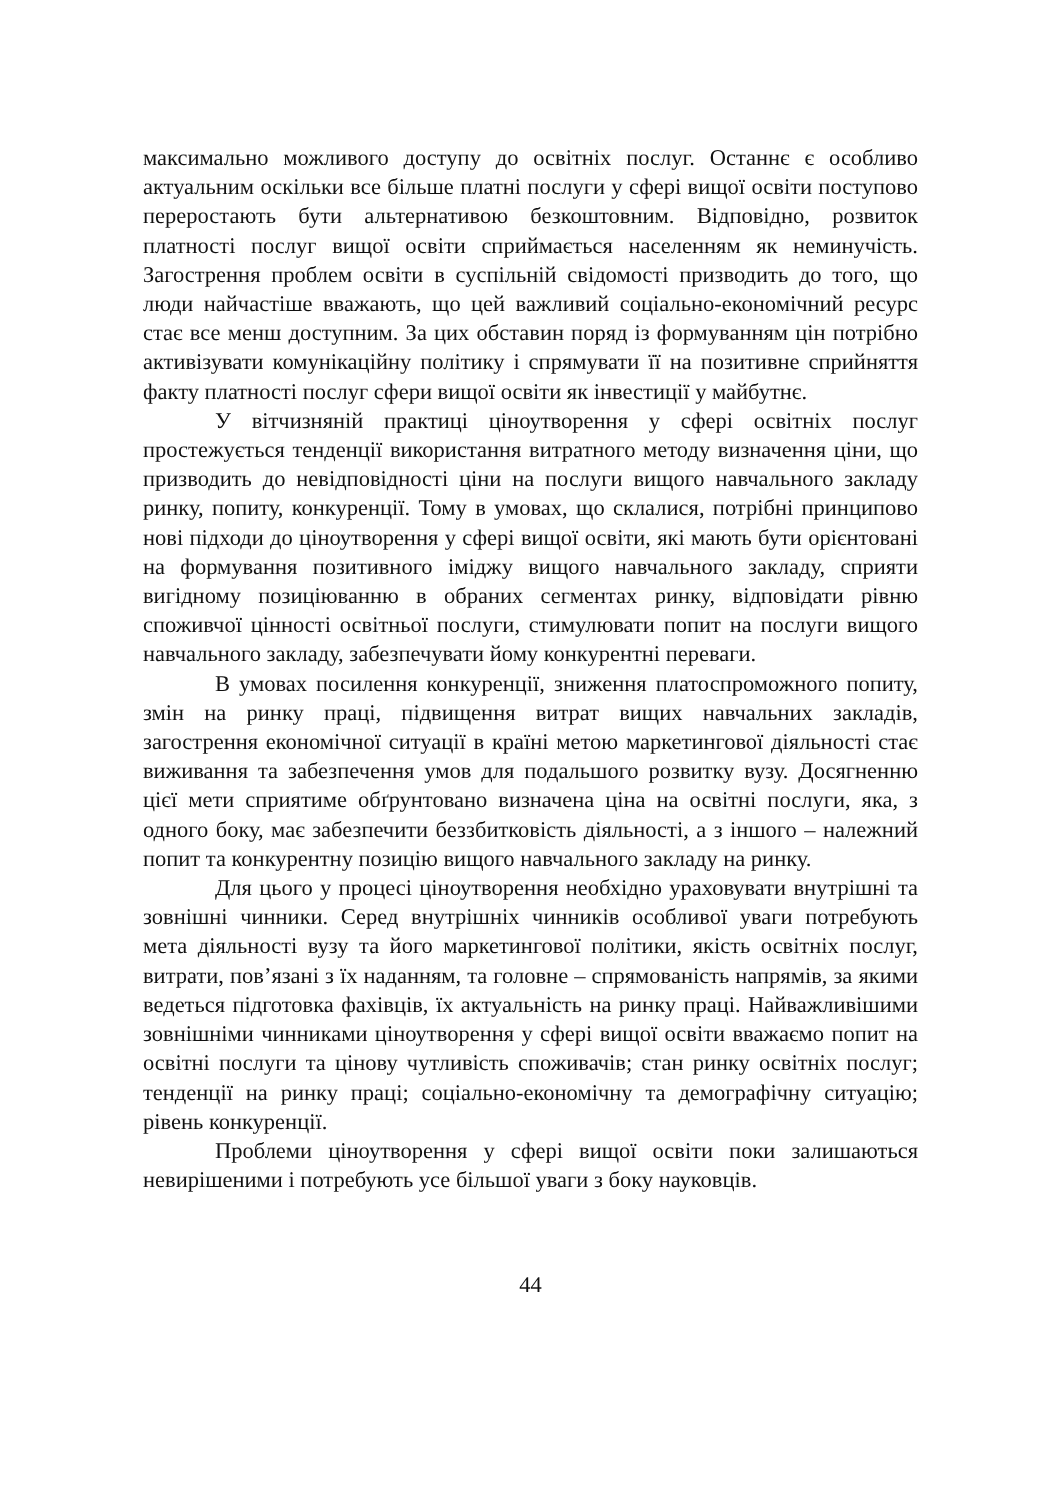максимально можливого доступу до освітніх послуг. Останнє є особливо актуальним оскільки все більше платні послуги у сфері вищої освіти поступово переростають бути альтернативою безкоштовним. Відповідно, розвиток платності послуг вищої освіти сприймається населенням як неминучість. Загострення проблем освіти в суспільній свідомості призводить до того, що люди найчастіше вважають, що цей важливий соціально-економічний ресурс стає все менш доступним. За цих обставин поряд із формуванням цін потрібно активізувати комунікаційну політику і спрямувати її на позитивне сприйняття факту платності послуг сфери вищої освіти як інвестиції у майбутнє.
У вітчизняній практиці ціноутворення у сфері освітніх послуг простежується тенденції використання витратного методу визначення ціни, що призводить до невідповідності ціни на послуги вищого навчального закладу ринку, попиту, конкуренції. Тому в умовах, що склалися, потрібні принципово нові підходи до ціноутворення у сфері вищої освіти, які мають бути орієнтовані на формування позитивного іміджу вищого навчального закладу, сприяти вигідному позиціюванню в обраних сегментах ринку, відповідати рівню споживчої цінності освітньої послуги, стимулювати попит на послуги вищого навчального закладу, забезпечувати йому конкурентні переваги.
В умовах посилення конкуренції, зниження платоспроможного попиту, змін на ринку праці, підвищення витрат вищих навчальних закладів, загострення економічної ситуації в країні метою маркетингової діяльності стає виживання та забезпечення умов для подальшого розвитку вузу. Досягненню цієї мети сприятиме обґрунтовано визначена ціна на освітні послуги, яка, з одного боку, має забезпечити беззбитковість діяльності, а з іншого – належний попит та конкурентну позицію вищого навчального закладу на ринку.
Для цього у процесі ціноутворення необхідно ураховувати внутрішні та зовнішні чинники. Серед внутрішніх чинників особливої уваги потребують мета діяльності вузу та його маркетингової політики, якість освітніх послуг, витрати, пов’язані з їх наданням, та головне – спрямованість напрямів, за якими ведеться підготовка фахівців, їх актуальність на ринку праці. Найважливішими зовнішніми чинниками ціноутворення у сфері вищої освіти вважаємо попит на освітні послуги та цінову чутливість споживачів; стан ринку освітніх послуг; тенденції на ринку праці; соціально-економічну та демографічну ситуацію; рівень конкуренції.
Проблеми ціноутворення у сфері вищої освіти поки залишаються невирішеними і потребують усе більшої уваги з боку науковців.
44